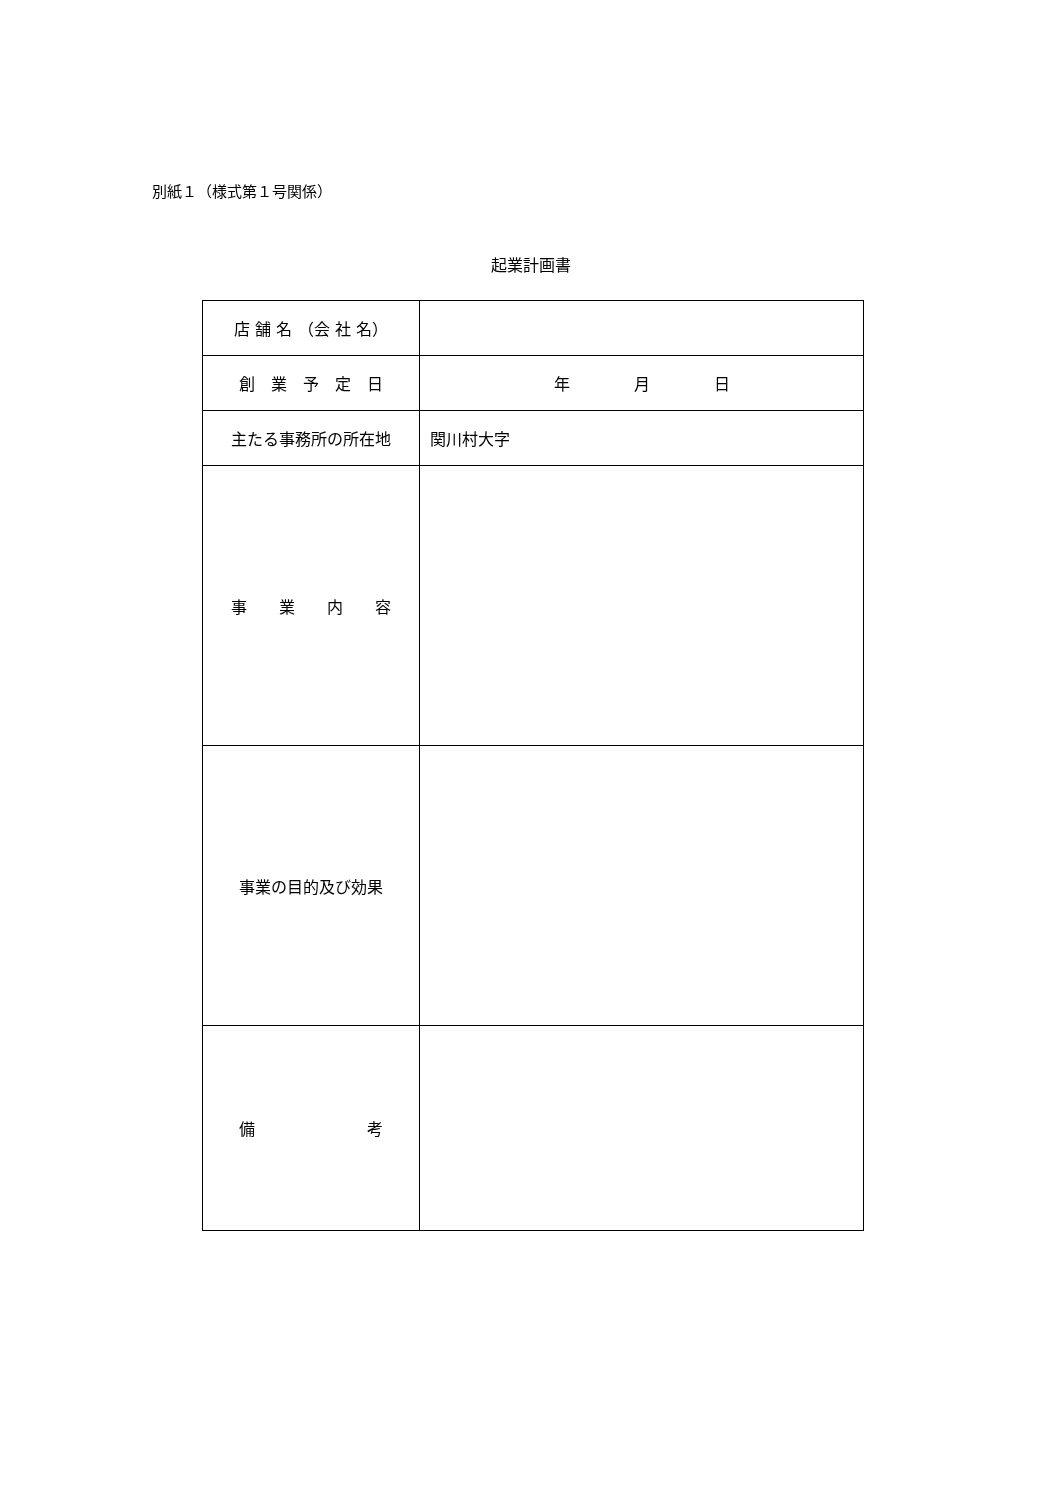別紙１（様式第１号関係）
起業計画書
| 店 舗 名 （会 社 名） | |
| 創 業 予 定 日 | 年 月 日 |
| 主たる事務所の所在地 | 関川村大字 |
| 事 業 内 容 | |
| 事業の目的及び効果 | |
| 備 考 | |